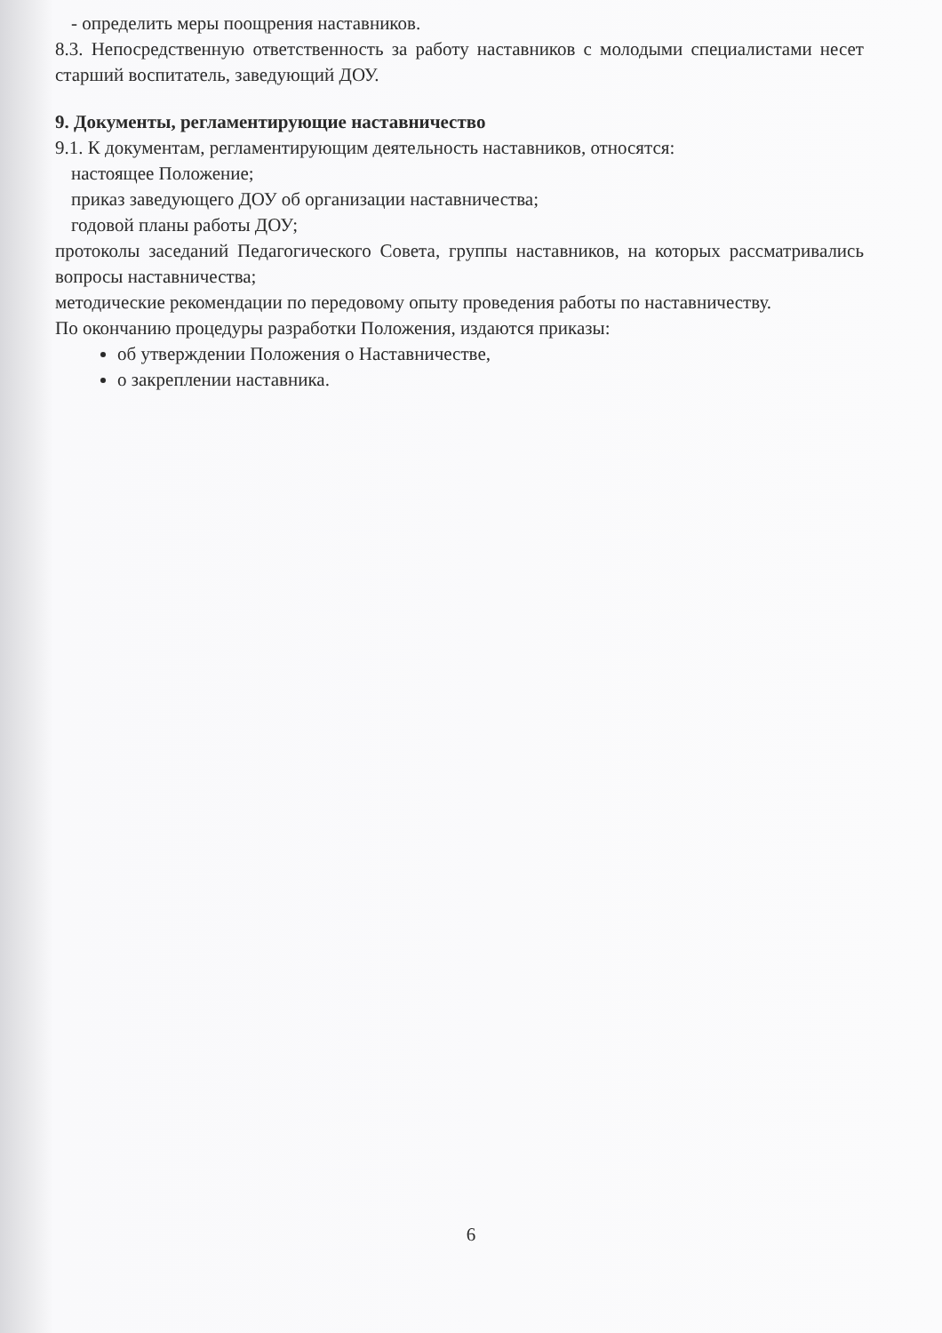- определить меры поощрения наставников.
8.3. Непосредственную ответственность за работу наставников с молодыми специалистами несет старший воспитатель, заведующий ДОУ.
9. Документы, регламентирующие наставничество
9.1. К документам, регламентирующим деятельность наставников, относятся:
настоящее Положение;
приказ заведующего ДОУ об организации наставничества;
годовой планы работы ДОУ;
протоколы заседаний Педагогического Совета, группы наставников, на которых рассматривались вопросы наставничества;
методические рекомендации по передовому опыту проведения работы по наставничеству.
По окончанию процедуры разработки Положения, издаются приказы:
об утверждении Положения о Наставничестве,
о закреплении наставника.
6